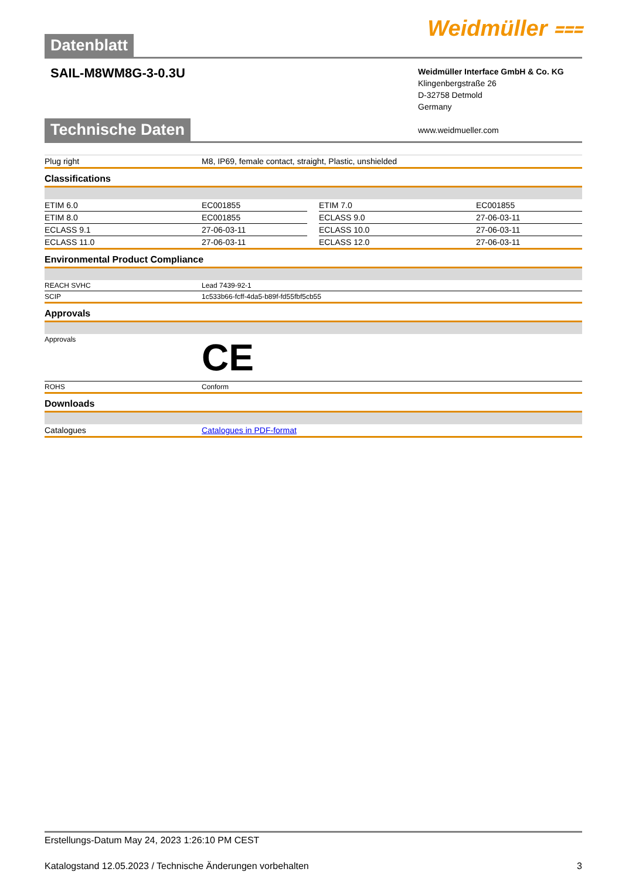Datenblatt
Weidmüller ⩶
SAIL-M8WM8G-3-0.3U
Weidmüller Interface GmbH & Co. KG
Klingenbergstraße 26
D-32758 Detmold
Germany
www.weidmueller.com
Technische Daten
| Plug right | M8, IP69, female contact, straight, Plastic, unshielded |
Classifications
| ETIM 6.0 | EC001855 | | ETIM 7.0 | EC001855 |
| ETIM 8.0 | EC001855 | | ECLASS 9.0 | 27-06-03-11 |
| ECLASS 9.1 | 27-06-03-11 | | ECLASS 10.0 | 27-06-03-11 |
| ECLASS 11.0 | 27-06-03-11 | | ECLASS 12.0 | 27-06-03-11 |
Environmental Product Compliance
| REACH SVHC | Lead 7439-92-1 |
| SCIP | 1c533b66-fcff-4da5-b89f-fd55fbf5cb55 |
Approvals
| Approvals | CE |
| ROHS | Conform |
Downloads
| Catalogues | Catalogues in PDF-format |
Erstellungs-Datum May 24, 2023 1:26:10 PM CEST
Katalogstand 12.05.2023 / Technische Änderungen vorbehalten 3